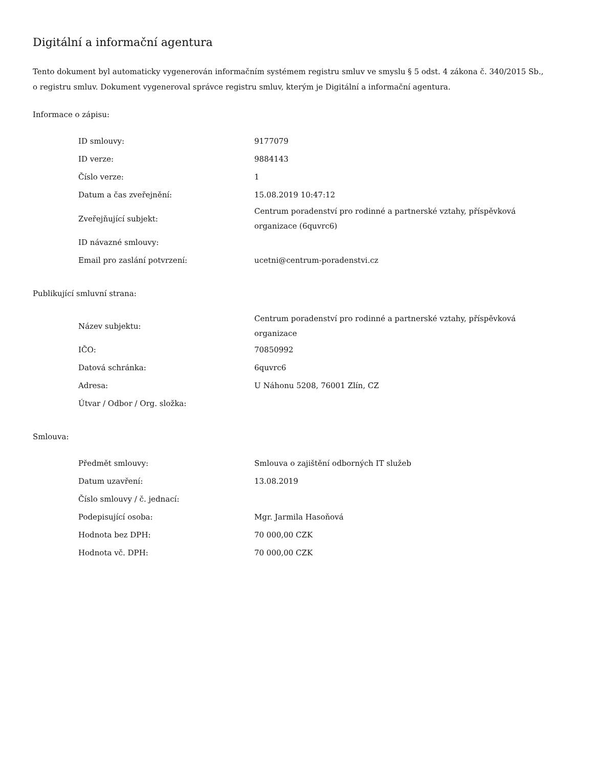Digitální a informační agentura
Tento dokument byl automaticky vygenerován informačním systémem registru smluv ve smyslu § 5 odst. 4 zákona č. 340/2015 Sb., o registru smluv. Dokument vygeneroval správce registru smluv, kterým je Digitální a informační agentura.
Informace o zápisu:
| ID smlouvy: | 9177079 |
| ID verze: | 9884143 |
| Číslo verze: | 1 |
| Datum a čas zveřejnění: | 15.08.2019 10:47:12 |
| Zveřejňující subjekt: | Centrum poradenství pro rodinné a partnerské vztahy, příspěvková organizace (6quvrc6) |
| ID návazné smlouvy: | |
| Email pro zaslání potvrzení: | ucetni@centrum-poradenstvi.cz |
Publikující smluvní strana:
| Název subjektu: | Centrum poradenství pro rodinné a partnerské vztahy, příspěvková organizace |
| IČO: | 70850992 |
| Datová schránka: | 6quvrc6 |
| Adresa: | U Náhonu 5208, 76001 Zlín, CZ |
| Útvar / Odbor / Org. složka: | |
Smlouva:
| Předmět smlouvy: | Smlouva o zajištění odborných IT služeb |
| Datum uzavření: | 13.08.2019 |
| Číslo smlouvy / č. jednací: | |
| Podepisující osoba: | Mgr. Jarmila Hasoňová |
| Hodnota bez DPH: | 70 000,00 CZK |
| Hodnota vč. DPH: | 70 000,00 CZK |